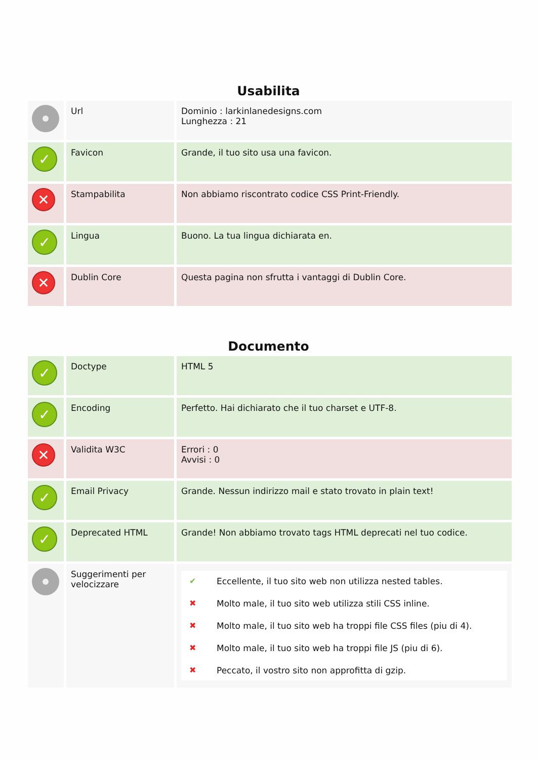Usabilita
| | Url | Dominio : larkinlanedesigns.com Lunghezza : 21 |
| ✓ | Favicon | Grande, il tuo sito usa una favicon. |
| ✕ | Stampabilita | Non abbiamo riscontrato codice CSS Print-Friendly. |
| ✓ | Lingua | Buono. La tua lingua dichiarata en. |
| ✕ | Dublin Core | Questa pagina non sfrutta i vantaggi di Dublin Core. |
Documento
| ✓ | Doctype | HTML 5 |
| ✓ | Encoding | Perfetto. Hai dichiarato che il tuo charset e UTF-8. |
| ✕ | Validita W3C | Errori : 0 Avvisi : 0 |
| ✓ | Email Privacy | Grande. Nessun indirizzo mail e stato trovato in plain text! |
| ✓ | Deprecated HTML | Grande! Non abbiamo trovato tags HTML deprecati nel tuo codice. |
| | Suggerimenti per velocizzare | ✔ Eccellente, il tuo sito web non utilizza nested tables. ✖ Molto male, il tuo sito web utilizza stili CSS inline. ✖ Molto male, il tuo sito web ha troppi file CSS files (piu di 4). ✖ Molto male, il tuo sito web ha troppi file JS (piu di 6). ✖ Peccato, il vostro sito non approfitta di gzip. |